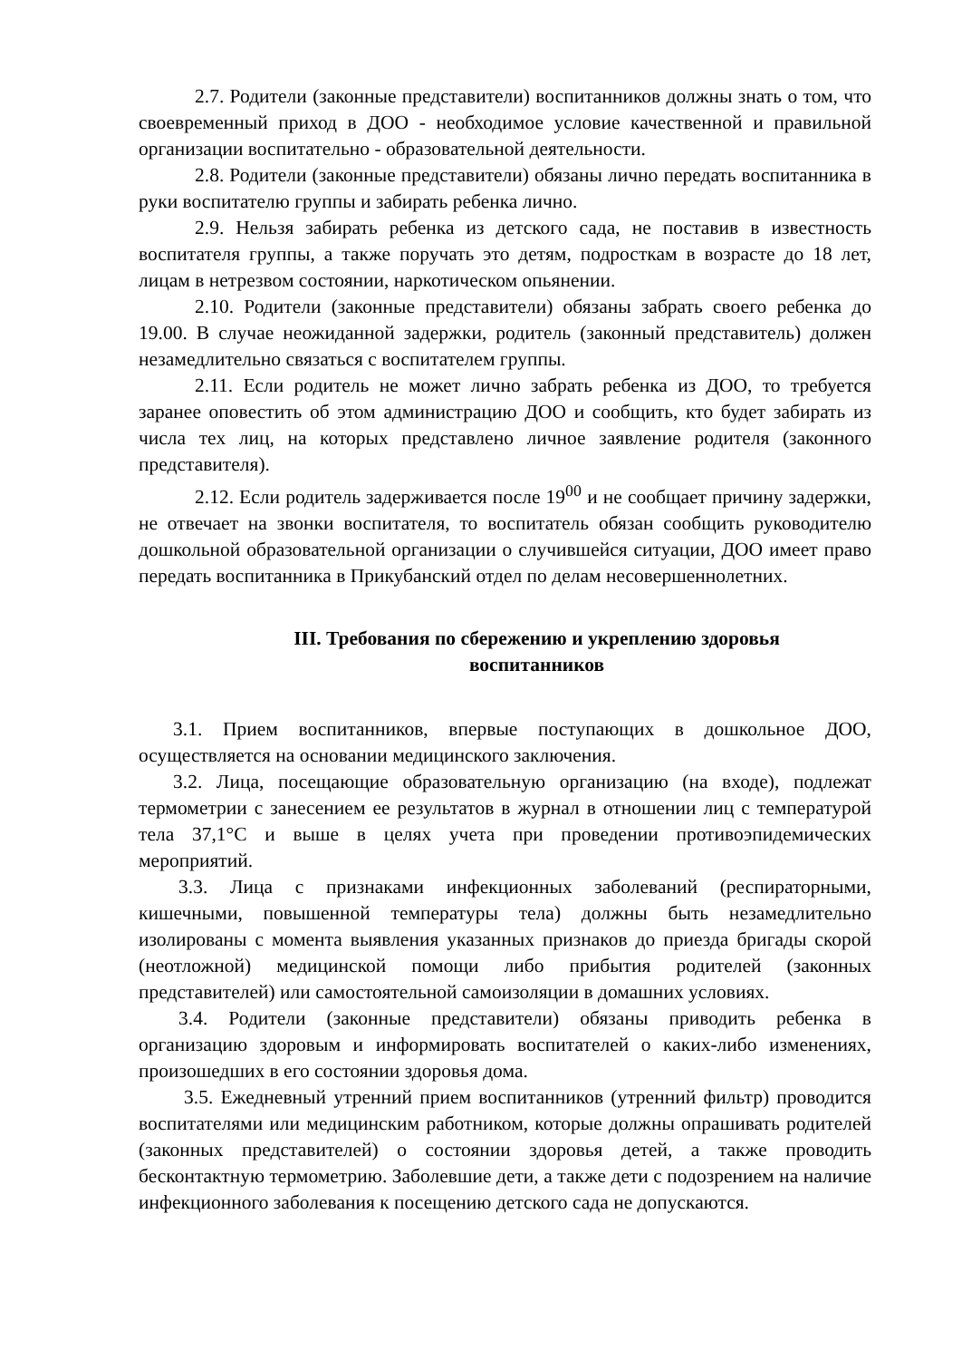2.7. Родители (законные представители) воспитанников должны знать о том, что своевременный приход в ДОО - необходимое условие качественной и правильной организации воспитательно - образовательной деятельности.
2.8. Родители (законные представители) обязаны лично передать воспитанника в руки воспитателю группы и забирать ребенка лично.
2.9. Нельзя забирать ребенка из детского сада, не поставив в известность воспитателя группы, а также поручать это детям, подросткам в возрасте до 18 лет, лицам в нетрезвом состоянии, наркотическом опьянении.
2.10. Родители (законные представители) обязаны забрать своего ребенка до 19.00. В случае неожиданной задержки, родитель (законный представитель) должен незамедлительно связаться с воспитателем группы.
2.11. Если родитель не может лично забрать ребенка из ДОО, то требуется заранее оповестить об этом администрацию ДОО и сообщить, кто будет забирать из числа тех лиц, на которых представлено личное заявление родителя (законного представителя).
2.12. Если родитель задерживается после 19<sup>00</sup> и не сообщает причину задержки, не отвечает на звонки воспитателя, то воспитатель обязан сообщить руководителю дошкольной образовательной организации о случившейся ситуации, ДОО имеет право передать воспитанника в Прикубанский отдел по делам несовершеннолетних.
III. Требования по сбережению и укреплению здоровья
воспитанников
3.1. Прием воспитанников, впервые поступающих в дошкольное ДОО, осуществляется на основании медицинского заключения.
3.2. Лица, посещающие образовательную организацию (на входе), подлежат термометрии с занесением ее результатов в журнал в отношении лиц с температурой тела 37,1°С и выше в целях учета при проведении противоэпидемических мероприятий.
3.3. Лица с признаками инфекционных заболеваний (респираторными, кишечными, повышенной температуры тела) должны быть незамедлительно изолированы с момента выявления указанных признаков до приезда бригады скорой (неотложной) медицинской помощи либо прибытия родителей (законных представителей) или самостоятельной самоизоляции в домашних условиях.
3.4. Родители (законные представители) обязаны приводить ребенка в организацию здоровым и информировать воспитателей о каких-либо изменениях, произошедших в его состоянии здоровья дома.
3.5. Ежедневный утренний прием воспитанников (утренний фильтр) проводится воспитателями или медицинским работником, которые должны опрашивать родителей (законных представителей) о состоянии здоровья детей, а также проводить бесконтактную термометрию. Заболевшие дети, а также дети с подозрением на наличие инфекционного заболевания к посещению детского сада не допускаются.